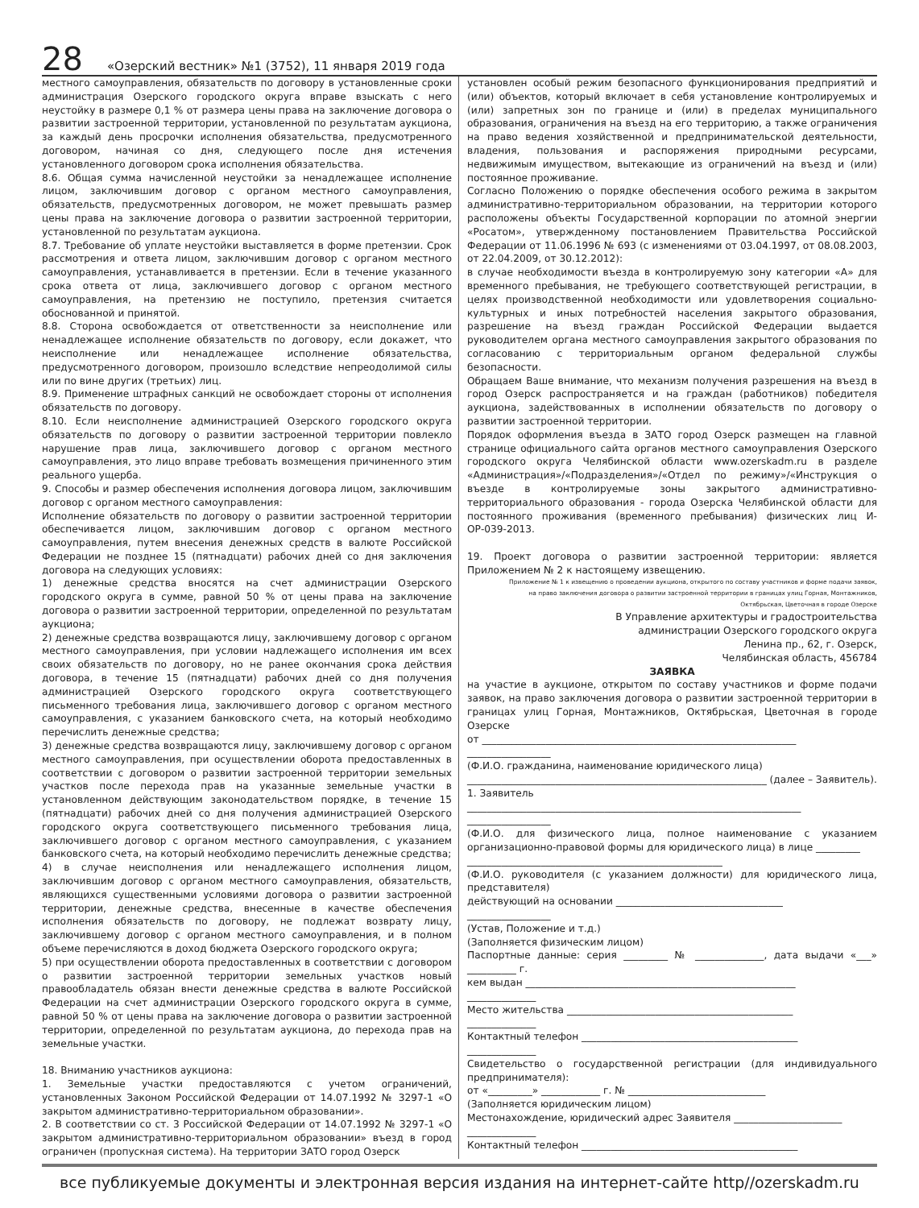28 «Озерский вестник» №1 (3752), 11 января 2019 года
местного самоуправления, обязательств по договору в установленные сроки администрация Озерского городского округа вправе взыскать с него неустойку в размере 0,1 % от размера цены права на заключение договора о развитии застроенной территории, установленной по результатам аукциона, за каждый день просрочки исполнения обязательства, предусмотренного договором, начиная со дня, следующего после дня истечения установленного договором срока исполнения обязательства.
8.6. Общая сумма начисленной неустойки за ненадлежащее исполнение лицом, заключившим договор с органом местного самоуправления, обязательств, предусмотренных договором, не может превышать размер цены права на заключение договора о развитии застроенной территории, установленной по результатам аукциона.
8.7. Требование об уплате неустойки выставляется в форме претензии. Срок рассмотрения и ответа лицом, заключившим договор с органом местного самоуправления, устанавливается в претензии. Если в течение указанного срока ответа от лица, заключившего договор с органом местного самоуправления, на претензию не поступило, претензия считается обоснованной и принятой.
8.8. Сторона освобождается от ответственности за неисполнение или ненадлежащее исполнение обязательств по договору, если докажет, что неисполнение или ненадлежащее исполнение обязательства, предусмотренного договором, произошло вследствие непреодолимой силы или по вине других (третьих) лиц.
8.9. Применение штрафных санкций не освобождает стороны от исполнения обязательств по договору.
8.10. Если неисполнение администрацией Озерского городского округа обязательств по договору о развитии застроенной территории повлекло нарушение прав лица, заключившего договор с органом местного самоуправления, это лицо вправе требовать возмещения причиненного этим реального ущерба.
9. Способы и размер обеспечения исполнения договора лицом, заключившим договор с органом местного самоуправления:
Исполнение обязательств по договору о развитии застроенной территории обеспечивается лицом, заключившим договор с органом местного самоуправления, путем внесения денежных средств в валюте Российской Федерации не позднее 15 (пятнадцати) рабочих дней со дня заключения договора на следующих условиях:
1) денежные средства вносятся на счет администрации Озерского городского округа в сумме, равной 50 % от цены права на заключение договора о развитии застроенной территории, определенной по результатам аукциона;
2) денежные средства возвращаются лицу, заключившему договор с органом местного самоуправления, при условии надлежащего исполнения им всех своих обязательств по договору, но не ранее окончания срока действия договора, в течение 15 (пятнадцати) рабочих дней со дня получения администрацией Озерского городского округа соответствующего письменного требования лица, заключившего договор с органом местного самоуправления, с указанием банковского счета, на который необходимо перечислить денежные средства;
3) денежные средства возвращаются лицу, заключившему договор с органом местного самоуправления, при осуществлении оборота предоставленных в соответствии с договором о развитии застроенной территории земельных участков после перехода прав на указанные земельные участки в установленном действующим законодательством порядке, в течение 15 (пятнадцати) рабочих дней со дня получения администрацией Озерского городского округа соответствующего письменного требования лица, заключившего договор с органом местного самоуправления, с указанием банковского счета, на который необходимо перечислить денежные средства;
4) в случае неисполнения или ненадлежащего исполнения лицом, заключившим договор с органом местного самоуправления, обязательств, являющихся существенными условиями договора о развитии застроенной территории, денежные средства, внесенные в качестве обеспечения исполнения обязательств по договору, не подлежат возврату лицу, заключившему договор с органом местного самоуправления, и в полном объеме перечисляются в доход бюджета Озерского городского округа;
5) при осуществлении оборота предоставленных в соответствии с договором о развитии застроенной территории земельных участков новый правообладатель обязан внести денежные средства в валюте Российской Федерации на счет администрации Озерского городского округа в сумме, равной 50 % от цены права на заключение договора о развитии застроенной территории, определенной по результатам аукциона, до перехода прав на земельные участки.
18. Вниманию участников аукциона:
1. Земельные участки предоставляются с учетом ограничений, установленных Законом Российской Федерации от 14.07.1992 № 3297-1 «О закрытом административно-территориальном образовании».
2. В соответствии со ст. 3 Российской Федерации от 14.07.1992 № 3297-1 «О закрытом административно-территориальном образовании» въезд в город ограничен (пропускная система). На территории ЗАТО город Озерск
установлен особый режим безопасного функционирования предприятий и (или) объектов, который включает в себя установление контролируемых и (или) запретных зон по границе и (или) в пределах муниципального образования, ограничения на въезд на его территорию, а также ограничения на право ведения хозяйственной и предпринимательской деятельности, владения, пользования и распоряжения природными ресурсами, недвижимым имуществом, вытекающие из ограничений на въезд и (или) постоянное проживание.
Согласно Положению о порядке обеспечения особого режима в закрытом административно-территориальном образовании, на территории которого расположены объекты Государственной корпорации по атомной энергии «Росатом», утвержденному постановлением Правительства Российской Федерации от 11.06.1996 № 693 (с изменениями от 03.04.1997, от 08.08.2003, от 22.04.2009, от 30.12.2012):
в случае необходимости въезда в контролируемую зону категории «А» для временного пребывания, не требующего соответствующей регистрации, в целях производственной необходимости или удовлетворения социально-культурных и иных потребностей населения закрытого образования, разрешение на въезд граждан Российской Федерации выдается руководителем органа местного самоуправления закрытого образования по согласованию с территориальным органом федеральной службы безопасности.
Обращаем Ваше внимание, что механизм получения разрешения на въезд в город Озерск распространяется и на граждан (работников) победителя аукциона, задействованных в исполнении обязательств по договору о развитии застроенной территории.
Порядок оформления въезда в ЗАТО город Озерск размещен на главной странице официального сайта органов местного самоуправления Озерского городского округа Челябинской области www.ozerskadm.ru в разделе «Администрация»/«Подразделения»/«Отдел по режиму»/«Инструкция о въезде в контролируемые зоны закрытого административно-территориального образования - города Озерска Челябинской области для постоянного проживания (временного пребывания) физических лиц И-ОР-039-2013.
19. Проект договора о развитии застроенной территории: является Приложением № 2 к настоящему извещению.
Приложение № 1 к извещению о проведении аукциона, открытого по составу участников и форме подачи заявок,
на право заключения договора о развитии застроенной территории в границах улиц Горная, Монтажников,
Октябрьская, Цветочная в городе Озерске
В Управление архитектуры и градостроительства
администрации Озерского городского округа
Ленина пр., 62, г. Озерск,
Челябинская область, 456784
ЗАЯВКА
на участие в аукционе, открытом по составу участников и форме подачи заявок, на право заключения договора о развитии застроенной территории в границах улиц Горная, Монтажников, Октябрьская, Цветочная в городе Озерске
от ________________________________________________________________
_________________
(Ф.И.О. гражданина, наименование юридического лица)
_____________________________________________________________ (далее – Заявитель).
1. Заявитель
____________________________________________________________________
_________________
(Ф.И.О. для физического лица, полное наименование с указанием организационно-правовой формы для юридического лица) в лице _________
____________________________________________________
(Ф.И.О. руководителя (с указанием должности) для юридического лица, представителя)
действующий на основании __________________________________
_________________
(Устав, Положение и т.д.)
(Заполняется физическим лицом)
Паспортные данные: серия _________ № ______________, дата выдачи «___» __________ г.
кем выдан _______________________________________________________
______________
Место жительства ______________________________________________
______________
Контактный телефон ____________________________________________
______________
Свидетельство о государственной регистрации (для индивидуального предпринимателя):
от «_________» ____________ г. № ____________________________
(Заполняется юридическим лицом)
Местонахождение, юридический адрес Заявителя ______________________
______________
Контактный телефон ____________________________________________
все публикуемые документы и электронная версия издания на интернет-сайте http//ozerskadm.ru